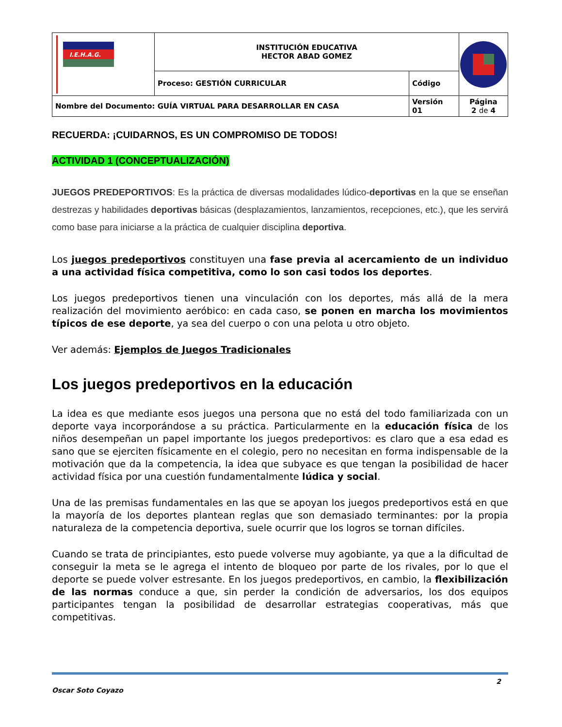| I.E.H.A.G. | INSTITUCIÓN EDUCATIVA HECTOR ABAD GOMEZ | | |
| | Proceso: GESTIÓN CURRICULAR | Código | |
| Nombre del Documento: GUÍA VIRTUAL PARA DESARROLLAR EN CASA | | Versión 01 | Página 2 de 4 |
RECUERDA: ¡CUIDARNOS, ES UN COMPROMISO DE TODOS!
ACTIVIDAD 1 (CONCEPTUALIZACIÓN)
JUEGOS PREDEPORTIVOS: Es la práctica de diversas modalidades lúdico-deportivas en la que se enseñan destrezas y habilidades deportivas básicas (desplazamientos, lanzamientos, recepciones, etc.), que les servirá como base para iniciarse a la práctica de cualquier disciplina deportiva.
Los juegos predeportivos constituyen una fase previa al acercamiento de un individuo a una actividad física competitiva, como lo son casi todos los deportes.
Los juegos predeportivos tienen una vinculación con los deportes, más allá de la mera realización del movimiento aeróbico: en cada caso, se ponen en marcha los movimientos típicos de ese deporte, ya sea del cuerpo o con una pelota u otro objeto.
Ver además: Ejemplos de Juegos Tradicionales
Los juegos predeportivos en la educación
La idea es que mediante esos juegos una persona que no está del todo familiarizada con un deporte vaya incorporándose a su práctica. Particularmente en la educación física de los niños desempeñan un papel importante los juegos predeportivos: es claro que a esa edad es sano que se ejerciten físicamente en el colegio, pero no necesitan en forma indispensable de la motivación que da la competencia, la idea que subyace es que tengan la posibilidad de hacer actividad física por una cuestión fundamentalmente lúdica y social.
Una de las premisas fundamentales en las que se apoyan los juegos predeportivos está en que la mayoría de los deportes plantean reglas que son demasiado terminantes: por la propia naturaleza de la competencia deportiva, suele ocurrir que los logros se tornan difíciles.
Cuando se trata de principiantes, esto puede volverse muy agobiante, ya que a la dificultad de conseguir la meta se le agrega el intento de bloqueo por parte de los rivales, por lo que el deporte se puede volver estresante. En los juegos predeportivos, en cambio, la flexibilización de las normas conduce a que, sin perder la condición de adversarios, los dos equipos participantes tengan la posibilidad de desarrollar estrategias cooperativas, más que competitivas.
Oscar Soto Coyazo 2